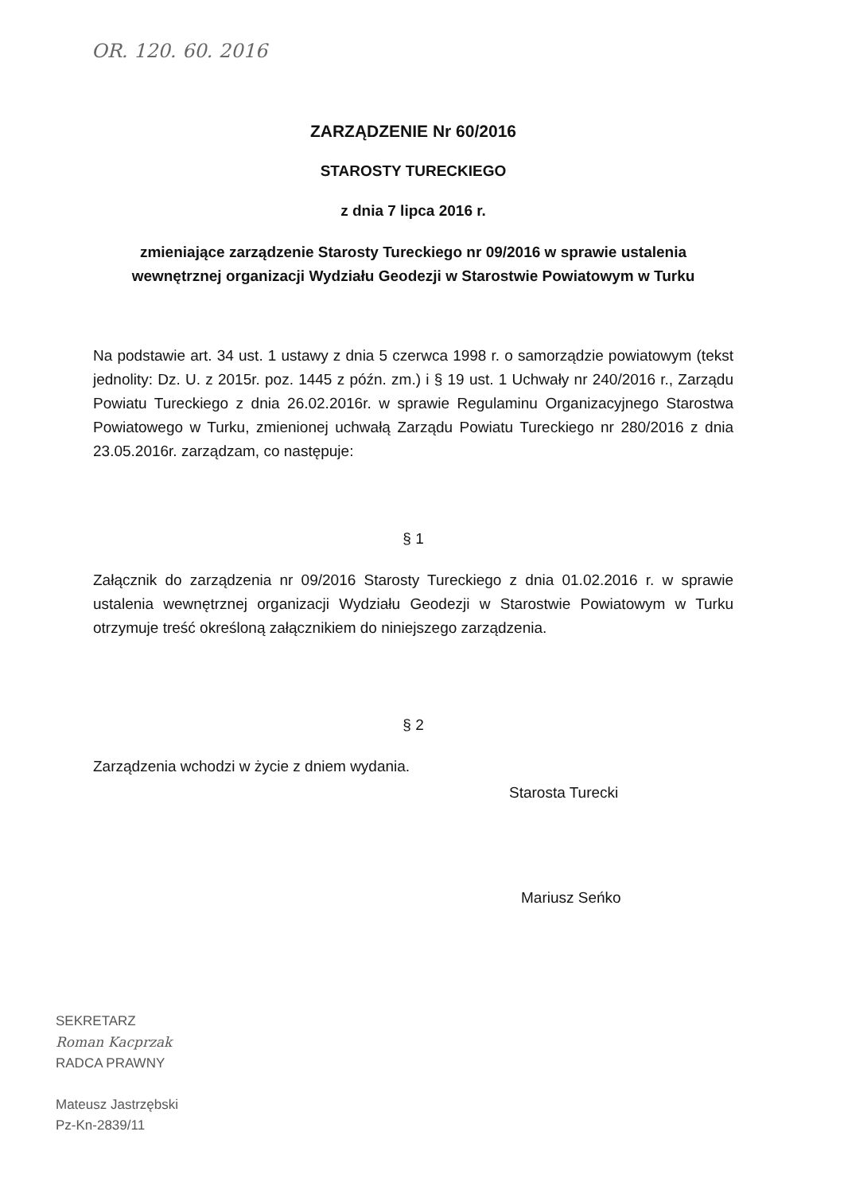OR. 120. 60. 2016
ZARZĄDZENIE Nr 60/2016
STAROSTY TURECKIEGO
z dnia 7 lipca 2016 r.
zmieniające zarządzenie Starosty Tureckiego nr 09/2016 w sprawie ustalenia
wewnętrznej organizacji Wydziału Geodezji w Starostwie Powiatowym w Turku
Na podstawie art. 34 ust. 1 ustawy z dnia 5 czerwca 1998 r. o samorządzie powiatowym (tekst jednolity: Dz. U. z 2015r. poz. 1445 z późn. zm.) i § 19 ust. 1 Uchwały nr 240/2016 r., Zarządu Powiatu Tureckiego z dnia 26.02.2016r. w sprawie Regulaminu Organizacyjnego Starostwa Powiatowego w Turku, zmienionej uchwałą Zarządu Powiatu Tureckiego nr 280/2016 z dnia 23.05.2016r. zarządzam, co następuje:
§ 1
Załącznik do zarządzenia nr 09/2016 Starosty Tureckiego z dnia 01.02.2016 r. w sprawie ustalenia wewnętrznej organizacji Wydziału Geodezji w Starostwie Powiatowym w Turku otrzymuje treść określoną załącznikiem do niniejszego zarządzenia.
§ 2
Zarządzenia wchodzi w życie z dniem wydania.
Starosta Turecki
Mariusz Seńko
SEKRETARZ
Roman Kacprzak
RADCA PRAWNY
Mateusz Jastrzębski
Pz-Kn-2839/11